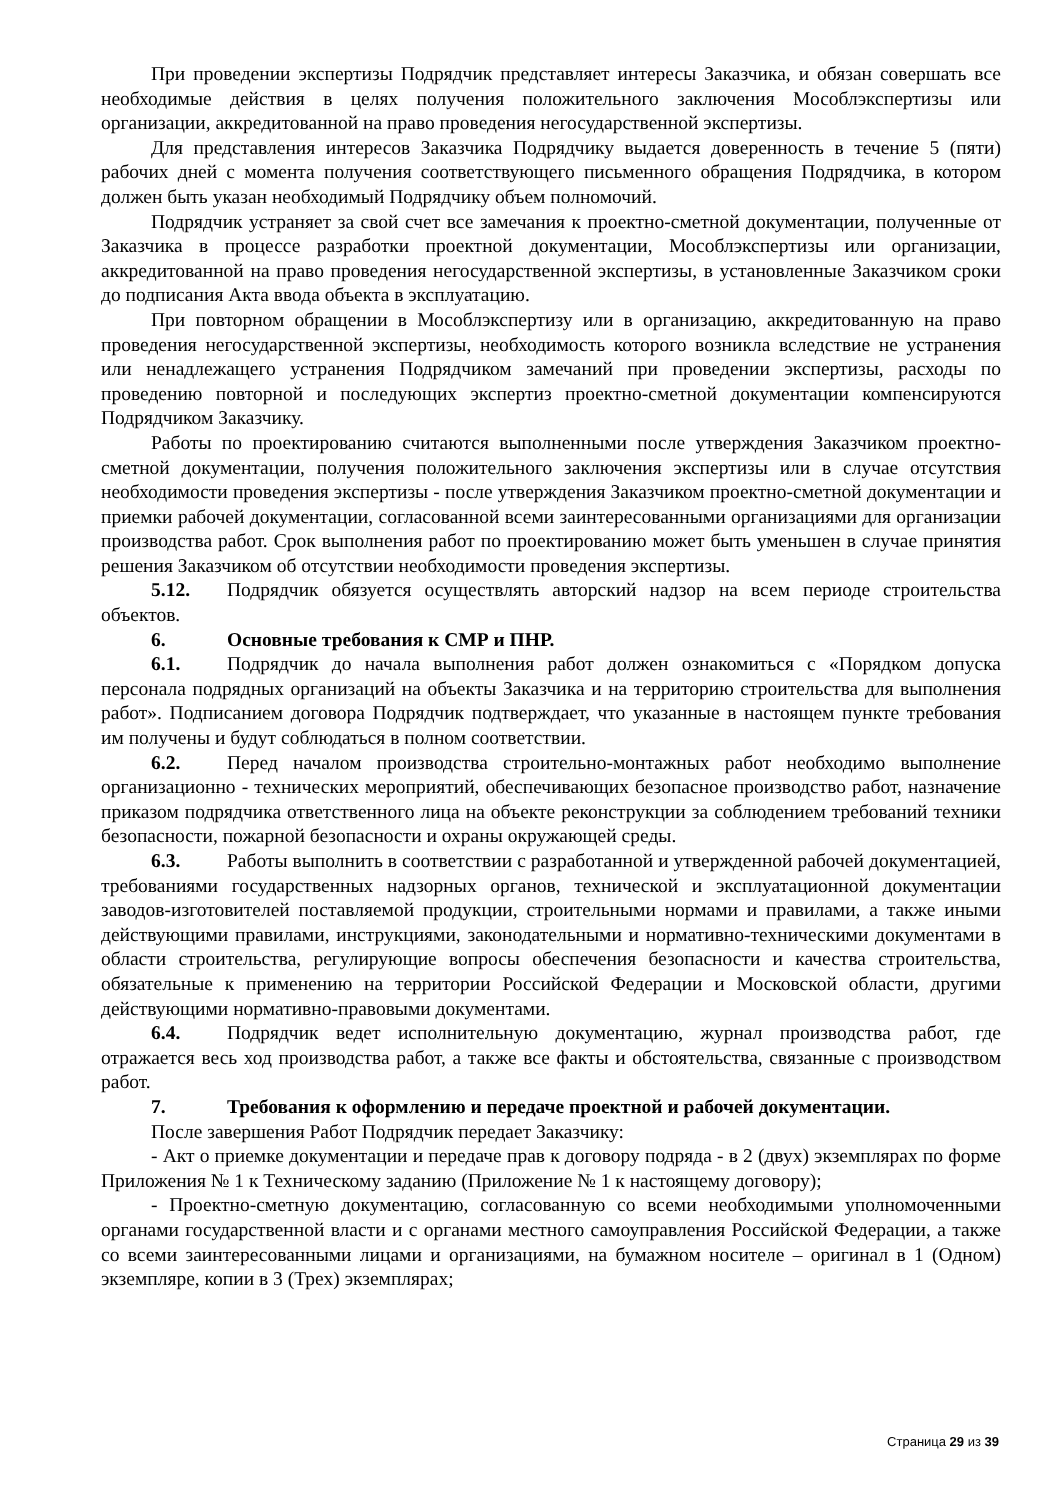При проведении экспертизы Подрядчик представляет интересы Заказчика, и обязан совершать все необходимые действия в целях получения положительного заключения Мособлэкспертизы или организации, аккредитованной на право проведения негосударственной экспертизы.
Для представления интересов Заказчика Подрядчику выдается доверенность в течение 5 (пяти) рабочих дней с момента получения соответствующего письменного обращения Подрядчика, в котором должен быть указан необходимый Подрядчику объем полномочий.
Подрядчик устраняет за свой счет все замечания к проектно-сметной документации, полученные от Заказчика в процессе разработки проектной документации, Мособлэкспертизы или организации, аккредитованной на право проведения негосударственной экспертизы, в установленные Заказчиком сроки до подписания Акта ввода объекта в эксплуатацию.
При повторном обращении в Мособлэкспертизу или в организацию, аккредитованную на право проведения негосударственной экспертизы, необходимость которого возникла вследствие не устранения или ненадлежащего устранения Подрядчиком замечаний при проведении экспертизы, расходы по проведению повторной и последующих экспертиз проектно-сметной документации компенсируются Подрядчиком Заказчику.
Работы по проектированию считаются выполненными после утверждения Заказчиком проектно-сметной документации, получения положительного заключения экспертизы или в случае отсутствия необходимости проведения экспертизы - после утверждения Заказчиком проектно-сметной документации и приемки рабочей документации, согласованной всеми заинтересованными организациями для организации производства работ. Срок выполнения работ по проектированию может быть уменьшен в случае принятия решения Заказчиком об отсутствии необходимости проведения экспертизы.
5.12. Подрядчик обязуется осуществлять авторский надзор на всем периоде строительства объектов.
6. Основные требования к СМР и ПНР.
6.1. Подрядчик до начала выполнения работ должен ознакомиться с «Порядком допуска персонала подрядных организаций на объекты Заказчика и на территорию строительства для выполнения работ». Подписанием договора Подрядчик подтверждает, что указанные в настоящем пункте требования им получены и будут соблюдаться в полном соответствии.
6.2. Перед началом производства строительно-монтажных работ необходимо выполнение организационно - технических мероприятий, обеспечивающих безопасное производство работ, назначение приказом подрядчика ответственного лица на объекте реконструкции за соблюдением требований техники безопасности, пожарной безопасности и охраны окружающей среды.
6.3. Работы выполнить в соответствии с разработанной и утвержденной рабочей документацией, требованиями государственных надзорных органов, технической и эксплуатационной документации заводов-изготовителей поставляемой продукции, строительными нормами и правилами, а также иными действующими правилами, инструкциями, законодательными и нормативно-техническими документами в области строительства, регулирующие вопросы обеспечения безопасности и качества строительства, обязательные к применению на территории Российской Федерации и Московской области, другими действующими нормативно-правовыми документами.
6.4. Подрядчик ведет исполнительную документацию, журнал производства работ, где отражается весь ход производства работ, а также все факты и обстоятельства, связанные с производством работ.
7. Требования к оформлению и передаче проектной и рабочей документации.
После завершения Работ Подрядчик передает Заказчику:
- Акт о приемке документации и передаче прав к договору подряда - в 2 (двух) экземплярах по форме Приложения № 1 к Техническому заданию (Приложение № 1 к настоящему договору);
- Проектно-сметную документацию, согласованную со всеми необходимыми уполномоченными органами государственной власти и с органами местного самоуправления Российской Федерации, а также со всеми заинтересованными лицами и организациями, на бумажном носителе – оригинал в 1 (Одном) экземпляре, копии в 3 (Трех) экземплярах;
Страница 29 из 39